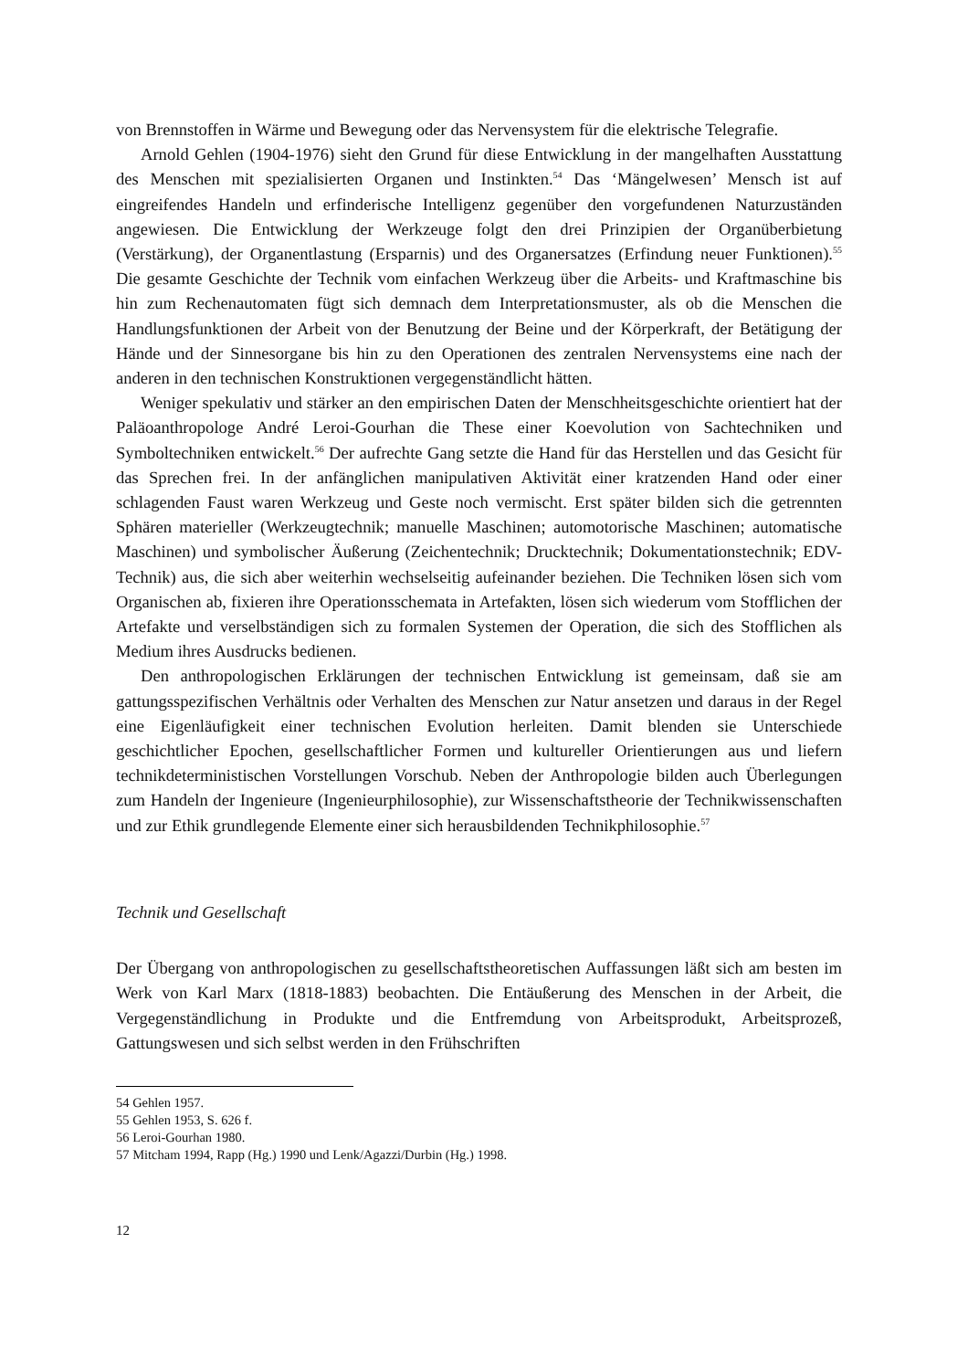von Brennstoffen in Wärme und Bewegung oder das Nervensystem für die elektrische Telegrafie.
Arnold Gehlen (1904-1976) sieht den Grund für diese Entwicklung in der mangelhaften Ausstattung des Menschen mit spezialisierten Organen und Instinkten.<sup>54</sup> Das ‘Mängelwesen’ Mensch ist auf eingreifendes Handeln und erfinderische Intelligenz gegenüber den vorgefundenen Naturzuständen angewiesen. Die Entwicklung der Werkzeuge folgt den drei Prinzipien der Organüberbietung (Verstärkung), der Organentlastung (Ersparnis) und des Organersatzes (Erfindung neuer Funktionen).<sup>55</sup> Die gesamte Geschichte der Technik vom einfachen Werkzeug über die Arbeits- und Kraftmaschine bis hin zum Rechenautomaten fügt sich demnach dem Interpretationsmuster, als ob die Menschen die Handlungsfunktionen der Arbeit von der Benutzung der Beine und der Körperkraft, der Betätigung der Hände und der Sinnesorgane bis hin zu den Operationen des zentralen Nervensystems eine nach der anderen in den technischen Konstruktionen vergegenständlicht hätten.
Weniger spekulativ und stärker an den empirischen Daten der Menschheitsgeschichte orientiert hat der Paläoanthropologe André Leroi-Gourhan die These einer Koevolution von Sachtechniken und Symboltechniken entwickelt.<sup>56</sup> Der aufrechte Gang setzte die Hand für das Herstellen und das Gesicht für das Sprechen frei. In der anfänglichen manipulativen Aktivität einer kratzenden Hand oder einer schlagenden Faust waren Werkzeug und Geste noch vermischt. Erst später bilden sich die getrennten Sphären materieller (Werkzeugtechnik; manuelle Maschinen; automotorische Maschinen; automatische Maschinen) und symbolischer Äußerung (Zeichentechnik; Drucktechnik; Dokumentationstechnik; EDV-Technik) aus, die sich aber weiterhin wechselseitig aufeinander beziehen. Die Techniken lösen sich vom Organischen ab, fixieren ihre Operationsschemata in Artefakten, lösen sich wiederum vom Stofflichen der Artefakte und verselbständigen sich zu formalen Systemen der Operation, die sich des Stofflichen als Medium ihres Ausdrucks bedienen.
Den anthropologischen Erklärungen der technischen Entwicklung ist gemeinsam, daß sie am gattungsspezifischen Verhältnis oder Verhalten des Menschen zur Natur ansetzen und daraus in der Regel eine Eigenläufigkeit einer technischen Evolution herleiten. Damit blenden sie Unterschiede geschichtlicher Epochen, gesellschaftlicher Formen und kultureller Orientierungen aus und liefern technikdeterministischen Vorstellungen Vorschub. Neben der Anthropologie bilden auch Überlegungen zum Handeln der Ingenieure (Ingenieurphilosophie), zur Wissenschaftstheorie der Technikwissenschaften und zur Ethik grundlegende Elemente einer sich herausbildenden Technikphilosophie.<sup>57</sup>
Technik und Gesellschaft
Der Übergang von anthropologischen zu gesellschaftstheoretischen Auffassungen läßt sich am besten im Werk von Karl Marx (1818-1883) beobachten. Die Entäußerung des Menschen in der Arbeit, die Vergegenständlichung in Produkte und die Entfremdung von Arbeitsprodukt, Arbeitsprozeß, Gattungswesen und sich selbst werden in den Frühschriften
54 Gehlen 1957.
55 Gehlen 1953, S. 626 f.
56 Leroi-Gourhan 1980.
57 Mitcham 1994, Rapp (Hg.) 1990 und Lenk/Agazzi/Durbin (Hg.) 1998.
12